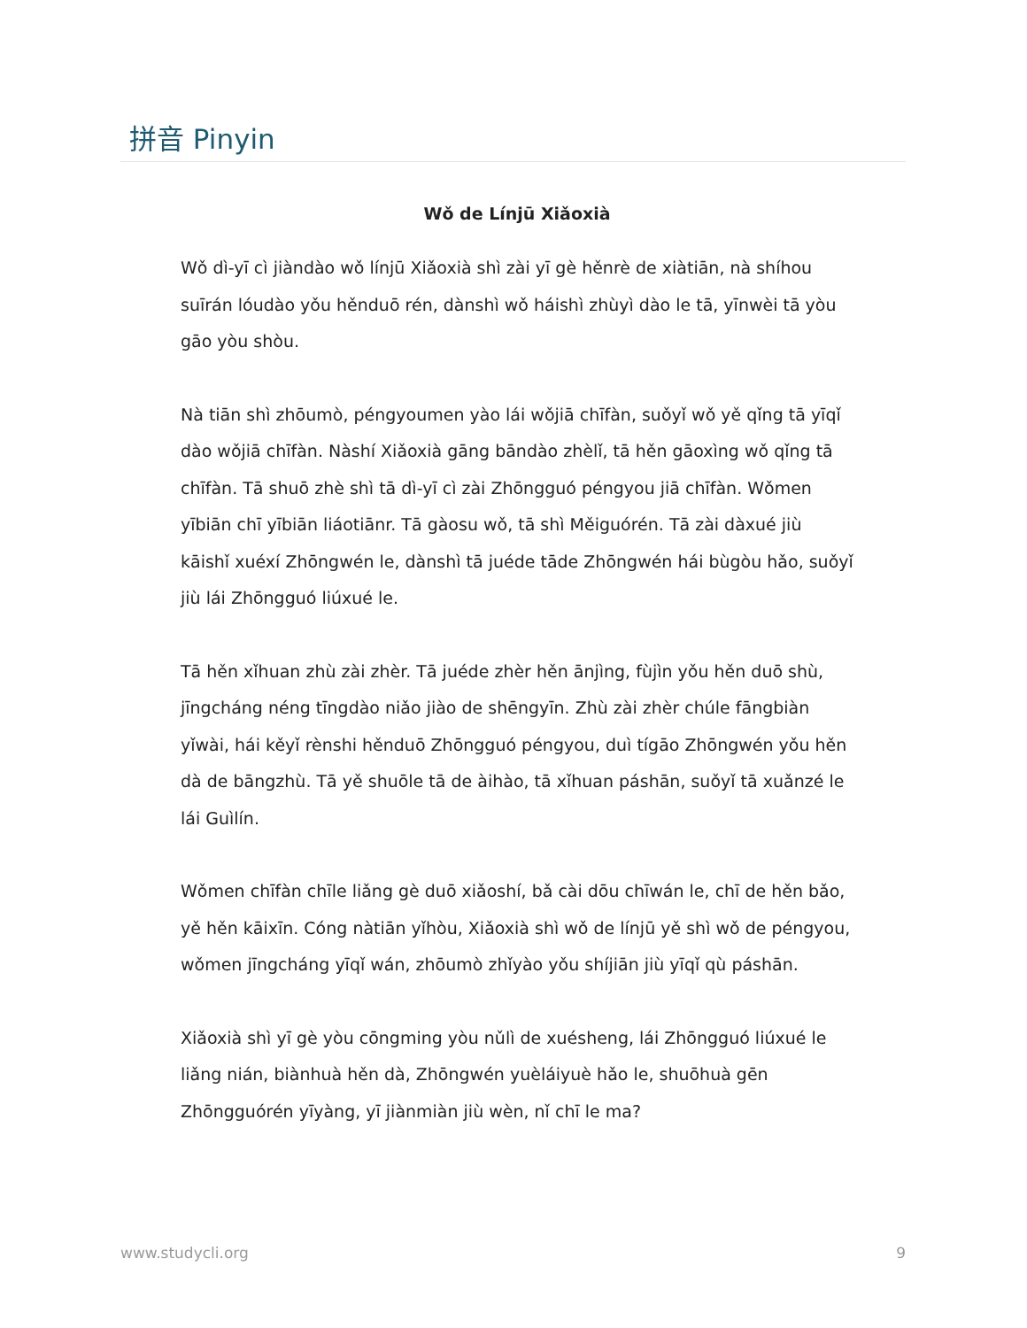拼音 Pinyin
Wǒ de Línjū Xiǎoxià
Wǒ dì-yī cì jiàndào wǒ línjū Xiǎoxià shì zài yī gè hěnrè de xiàtiān, nà shíhou suīrán lóudào yǒu hěnduō rén, dànshì wǒ háishì zhùyì dào le tā, yīnwèi tā yòu gāo yòu shòu.
Nà tiān shì zhōumò, péngyoumen yào lái wǒjiā chīfàn, suǒyǐ wǒ yě qǐng tā yīqǐ dào wǒjiā chīfàn. Nàshí Xiǎoxià gāng bāndào zhèlǐ, tā hěn gāoxìng wǒ qǐng tā chīfàn. Tā shuō zhè shì tā dì-yī cì zài Zhōngguó péngyou jiā chīfàn. Wǒmen yībiān chī yībiān liáotiānr. Tā gàosu wǒ, tā shì Měiguórén. Tā zài dàxué jiù kāishǐ xuéxí Zhōngwén le, dànshì tā juéde tāde Zhōngwén hái bùgòu hǎo, suǒyǐ jiù lái Zhōngguó liúxué le.
Tā hěn xǐhuan zhù zài zhèr. Tā juéde zhèr hěn ānjìng, fùjìn yǒu hěn duō shù, jīngcháng néng tīngdào niǎo jiào de shēngyīn. Zhù zài zhèr chúle fāngbiàn yǐwài, hái kěyǐ rènshi hěnduō Zhōngguó péngyou, duì tígāo Zhōngwén yǒu hěn dà de bāngzhù. Tā yě shuōle tā de àihào, tā xǐhuan páshān, suǒyǐ tā xuǎnzé le lái Guìlín.
Wǒmen chīfàn chīle liǎng gè duō xiǎoshí, bǎ cài dōu chīwán le, chī de hěn bǎo, yě hěn kāixīn. Cóng nàtiān yǐhòu, Xiǎoxià shì wǒ de línjū yě shì wǒ de péngyou, wǒmen jīngcháng yīqǐ wán, zhōumò zhǐyào yǒu shíjiān jiù yīqǐ qù páshān.
Xiǎoxià shì yī gè yòu cōngming yòu nǔlì de xuésheng, lái Zhōngguó liúxué le liǎng nián, biànhuà hěn dà, Zhōngwén yuèláiyuè hǎo le, shuōhuà gēn Zhōngguórén yīyàng, yī jiànmiàn jiù wèn, nǐ chī le ma?
www.studycli.org 9